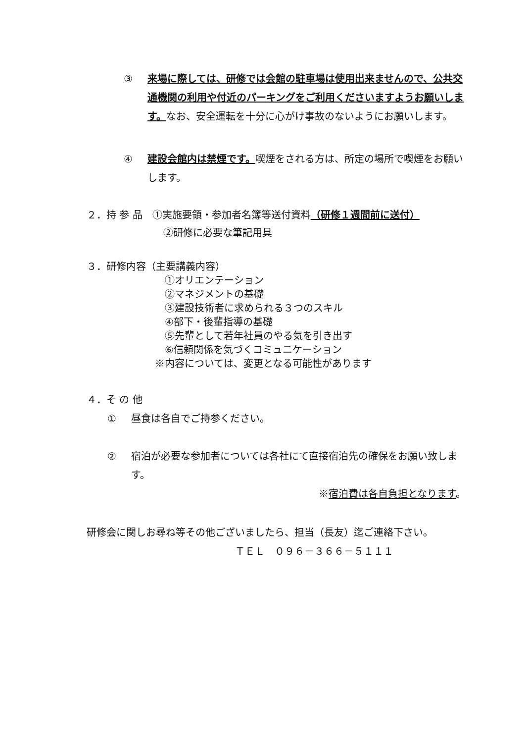③ 来場に際しては、研修では会館の駐車場は使用出来ませんので、公共交通機関の利用や付近のパーキングをご利用くださいますようお願いします。なお、安全運転を十分に心がけ事故のないようにお願いします。
④ 建設会館内は禁煙です。喫煙をされる方は、所定の場所で喫煙をお願いします。
２．持 参 品　①実施要領・参加者名簿等送付資料（研修１週間前に送付）
②研修に必要な筆記用具
３．研修内容（主要講義内容）
①オリエンテーション
②マネジメントの基礎
③建設技術者に求められる３つのスキル
④部下・後輩指導の基礎
⑤先輩として若年社員のやる気を引き出す
⑥信頼関係を気づくコミュニケーション
※内容については、変更となる可能性があります
４．そ の 他
① 昼食は各自でご持参ください。
② 宿泊が必要な参加者については各社にて直接宿泊先の確保をお願い致します。
※宿泊費は各自負担となります。
研修会に関しお尋ね等その他ございましたら、担当（長友）迄ご連絡下さい。 ＴＥＬ　０９６－３６６－５１１１